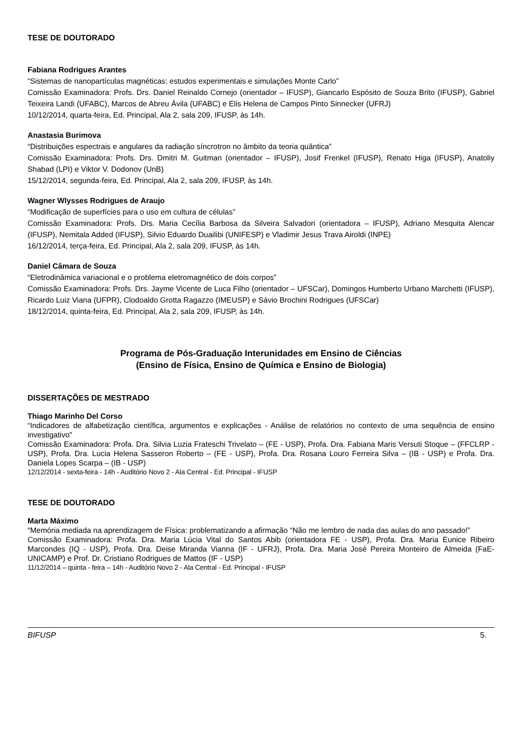TESE DE DOUTORADO
Fabiana Rodrigues Arantes
“Sistemas de nanopartículas magnéticas: estudos experimentais e simulações Monte Carlo”
Comissão Examinadora: Profs. Drs. Daniel Reinaldo Cornejo (orientador – IFUSP), Giancarlo Espósito de Souza Brito (IFUSP), Gabriel Teixeira Landi (UFABC), Marcos de Abreu Ávila (UFABC) e Elis Helena de Campos Pinto Sinnecker (UFRJ)
10/12/2014, quarta-feira, Ed. Principal, Ala 2, sala 209, IFUSP, às 14h.
Anastasia Burimova
“Distribuições espectrais e angulares da radiação síncrotron no âmbito da teoria quântica”
Comissão Examinadora: Profs. Drs. Dmitri M. Guitman (orientador – IFUSP), Josif Frenkel (IFUSP), Renato Higa (IFUSP), Anatoliy Shabad (LPI) e Viktor V. Dodonov (UnB)
15/12/2014, segunda-feira, Ed. Principal, Ala 2, sala 209, IFUSP, às 14h.
Wagner Wlysses Rodrigues de Araujo
“Modificação de superfícies para o uso em cultura de células”
Comissão Examinadora: Profs. Drs. Maria Cecília Barbosa da Silveira Salvadori (orientadora – IFUSP), Adriano Mesquita Alencar (IFUSP), Nemitala Added (IFUSP), Silvio Eduardo Duailibi (UNIFESP) e Vladimir Jesus Trava Airoldi (INPE)
16/12/2014, terça-feira, Ed. Principal, Ala 2, sala 209, IFUSP, às 14h.
Daniel Câmara de Souza
“Eletrodinâmica variacional e o problema eletromagnético de dois corpos”
Comissão Examinadora: Profs. Drs. Jayme Vicente de Luca Filho (orientador – UFSCar), Domingos Humberto Urbano Marchetti (IFUSP), Ricardo Luiz Viana (UFPR), Clodoaldo Grotta Ragazzo (IMEUSP) e Sávio Brochini Rodrigues (UFSCar)
18/12/2014, quinta-feira, Ed. Principal, Ala 2, sala 209, IFUSP, às 14h.
Programa de Pós-Graduação Interunidades em Ensino de Ciências
(Ensino de Física, Ensino de Química e Ensino de Biologia)
DISSERTAÇÕES DE MESTRADO
Thiago Marinho Del Corso
“Indicadores de alfabetização científica, argumentos e explicações - Análise de relatórios no contexto de uma sequência de ensino investigativo"
Comissão Examinadora: Profa. Dra. Silvia Luzia Frateschi Trivelato – (FE - USP), Profa. Dra. Fabiana Maris Versuti Stoque – (FFCLRP - USP), Profa. Dra. Lucia Helena Sasseron Roberto – (FE - USP), Profa. Dra. Rosana Louro Ferreira Silva – (IB - USP) e Profa. Dra. Daniela Lopes Scarpa – (IB - USP)
12/12/2014 - sexta-feira - 14h - Auditório Novo 2 - Ala Central - Ed. Principal - IFUSP
TESE DE DOUTORADO
Marta Máximo
“Memória mediada na aprendizagem de Física: problematizando a afirmação “Não me lembro de nada das aulas do ano passado!”
Comissão Examinadora: Profa. Dra. Maria Lúcia Vital do Santos Abib (orientadora FE - USP), Profa. Dra. Maria Eunice Ribeiro Marcondes (IQ - USP), Profa. Dra. Deise Miranda Vianna (IF - UFRJ), Profa. Dra. Maria José Pereira Monteiro de Almeida (FaE-UNICAMP) e Prof. Dr. Cristiano Rodrigues de Mattos (IF - USP)
11/12/2014 – quinta - feira – 14h - Auditório Novo 2 - Ala Central - Ed. Principal - IFUSP
BIFUSP 5.